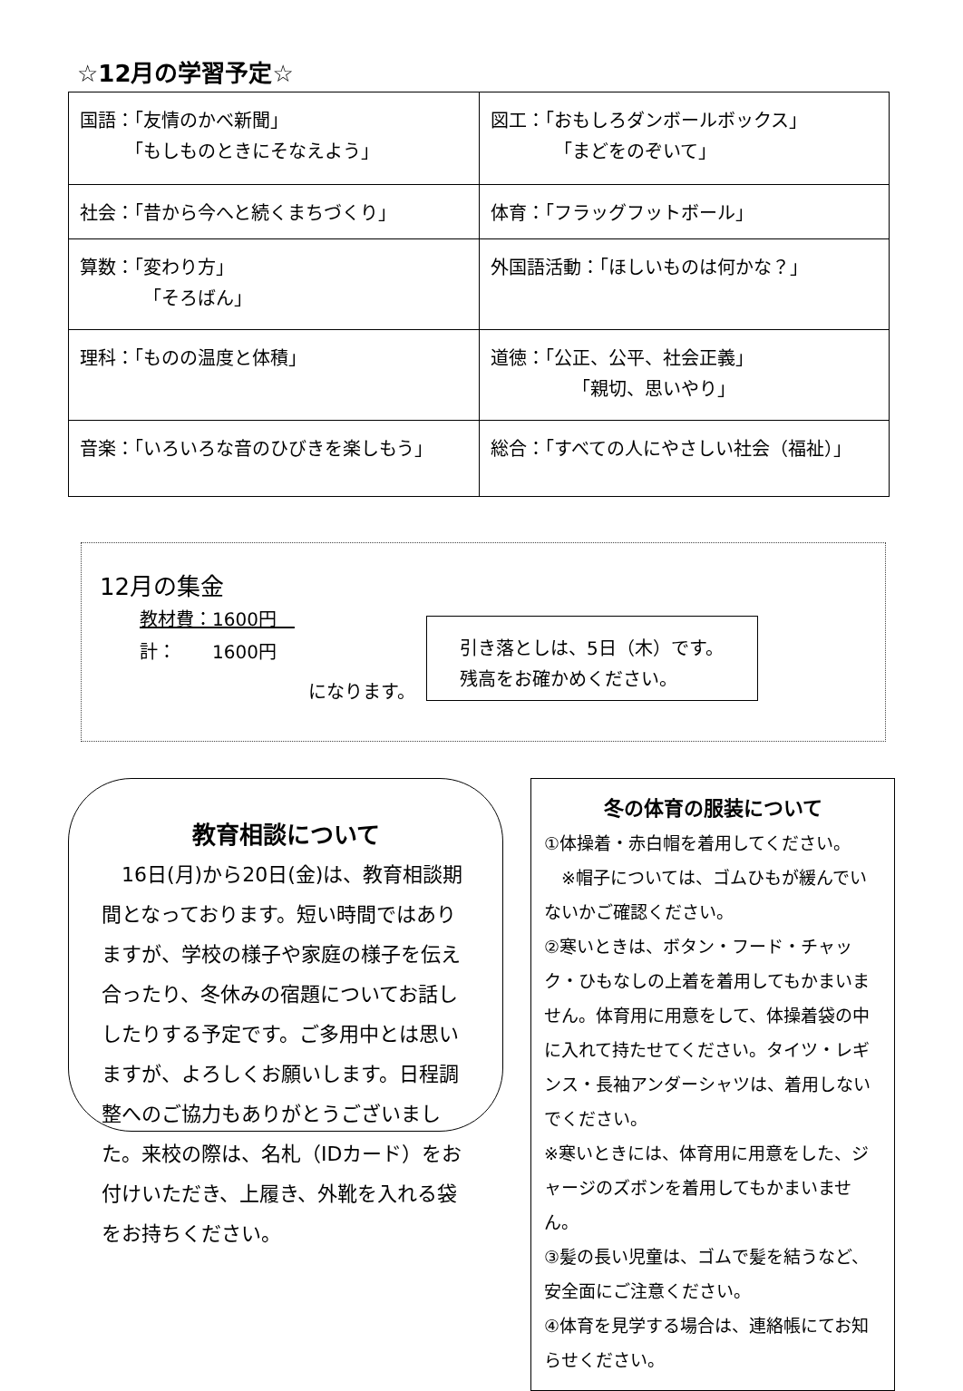☆12月の学習予定☆
| 国語：「友情のかべ新聞」 「もしものときにそなえよう」 | 図工：「おもしろダンボールボックス」 「まどをのぞいて」 |
| 社会：「昔から今へと続くまちづくり」 | 体育：「フラッグフットボール」 |
| 算数：「変わり方」 「そろばん」 | 外国語活動：「ほしいものは何かな？」 |
| 理科：「ものの温度と体積」 | 道徳：「公正、公平、社会正義」 「親切、思いやり」 |
| 音楽：「いろいろな音のひびきを楽しもう」 | 総合：「すべての人にやさしい社会（福祉）」 |
12月の集金
教材費：1600円　
計：　　1600円
になります。
引き落としは、5日（木）です。
残高をお確かめください。
教育相談について
　16日(月)から20日(金)は、教育相談期間となっております。短い時間ではありますが、学校の様子や家庭の様子を伝え合ったり、冬休みの宿題についてお話ししたりする予定です。ご多用中とは思いますが、よろしくお願いします。日程調整へのご協力もありがとうございました。来校の際は、名札（IDカード）をお付けいただき、上履き、外靴を入れる袋をお持ちください。
冬の体育の服装について
①体操着・赤白帽を着用してください。
　※帽子については、ゴムひもが緩んでいないかご確認ください。
②寒いときは、ボタン・フード・チャック・ひもなしの上着を着用してもかまいません。体育用に用意をして、体操着袋の中に入れて持たせてください。タイツ・レギンス・長袖アンダーシャツは、着用しないでください。
※寒いときには、体育用に用意をした、ジャージのズボンを着用してもかまいません。
③髪の長い児童は、ゴムで髪を結うなど、安全面にご注意ください。
④体育を見学する場合は、連絡帳にてお知らせください。